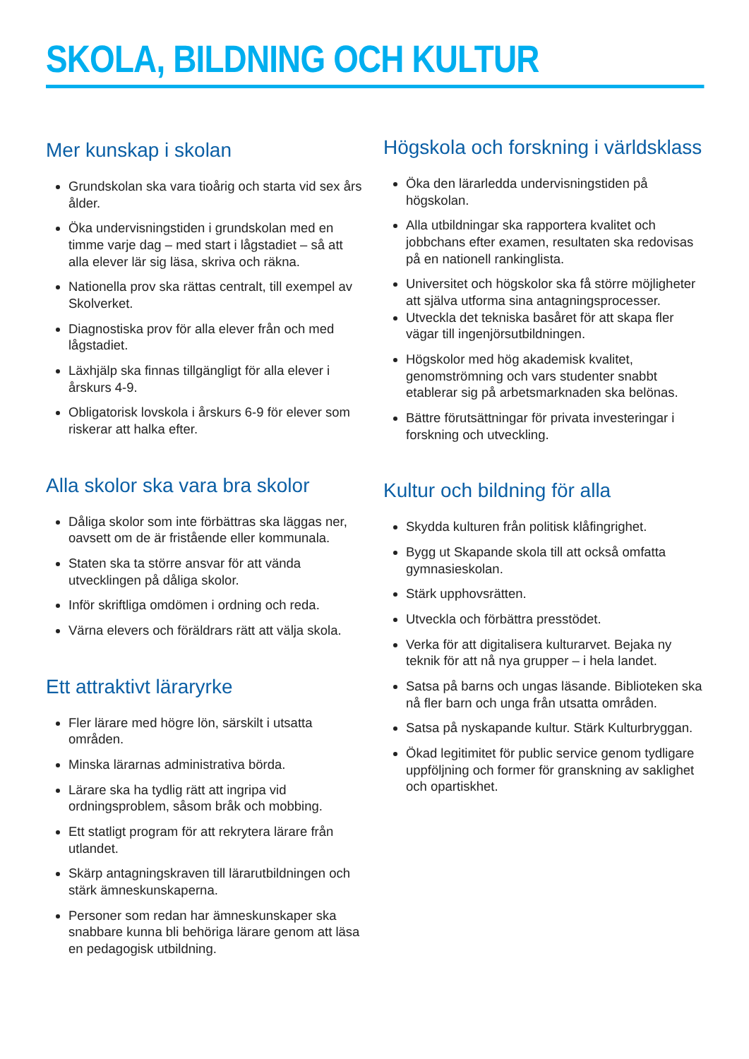SKOLA, BILDNING OCH KULTUR
Mer kunskap i skolan
Grundskolan ska vara tioårig och starta vid sex års ålder.
Öka undervisningstiden i grundskolan med en timme varje dag – med start i lågstadiet – så att alla elever lär sig läsa, skriva och räkna.
Nationella prov ska rättas centralt, till exempel av Skolverket.
Diagnostiska prov för alla elever från och med lågstadiet.
Läxhjälp ska finnas tillgängligt för alla elever i årskurs 4-9.
Obligatorisk lovskola i årskurs 6-9 för elever som riskerar att halka efter.
Alla skolor ska vara bra skolor
Dåliga skolor som inte förbättras ska läggas ner, oavsett om de är fristående eller kommunala.
Staten ska ta större ansvar för att vända utvecklingen på dåliga skolor.
Inför skriftliga omdömen i ordning och reda.
Värna elevers och föräldrars rätt att välja skola.
Ett attraktivt läraryrke
Fler lärare med högre lön, särskilt i utsatta områden.
Minska lärarnas administrativa börda.
Lärare ska ha tydlig rätt att ingripa vid ordningsproblem, såsom bråk och mobbing.
Ett statligt program för att rekrytera lärare från utlandet.
Skärp antagningskraven till lärarutbildningen och stärk ämneskunskaperna.
Personer som redan har ämneskunskaper ska snabbare kunna bli behöriga lärare genom att läsa en pedagogisk utbildning.
Högskola och forskning i världsklass
Öka den lärarledda undervisningstiden på högskolan.
Alla utbildningar ska rapportera kvalitet och jobbchans efter examen, resultaten ska redovisas på en nationell rankinglista.
Universitet och högskolor ska få större möjligheter att själva utforma sina antagningsprocesser.
Utveckla det tekniska basåret för att skapa fler vägar till ingenjörsutbildningen.
Högskolor med hög akademisk kvalitet, genomströmning och vars studenter snabbt etablerar sig på arbetsmarknaden ska belönas.
Bättre förutsättningar för privata investeringar i forskning och utveckling.
Kultur och bildning för alla
Skydda kulturen från politisk klåfingrighet.
Bygg ut Skapande skola till att också omfatta gymnasieskolan.
Stärk upphovsrätten.
Utveckla och förbättra presstödet.
Verka för att digitalisera kulturarvet. Bejaka ny teknik för att nå nya grupper – i hela landet.
Satsa på barns och ungas läsande. Biblioteken ska nå fler barn och unga från utsatta områden.
Satsa på nyskapande kultur. Stärk Kulturbryggan.
Ökad legitimitet för public service genom tydligare uppföljning och former för granskning av saklighet och opartiskhet.